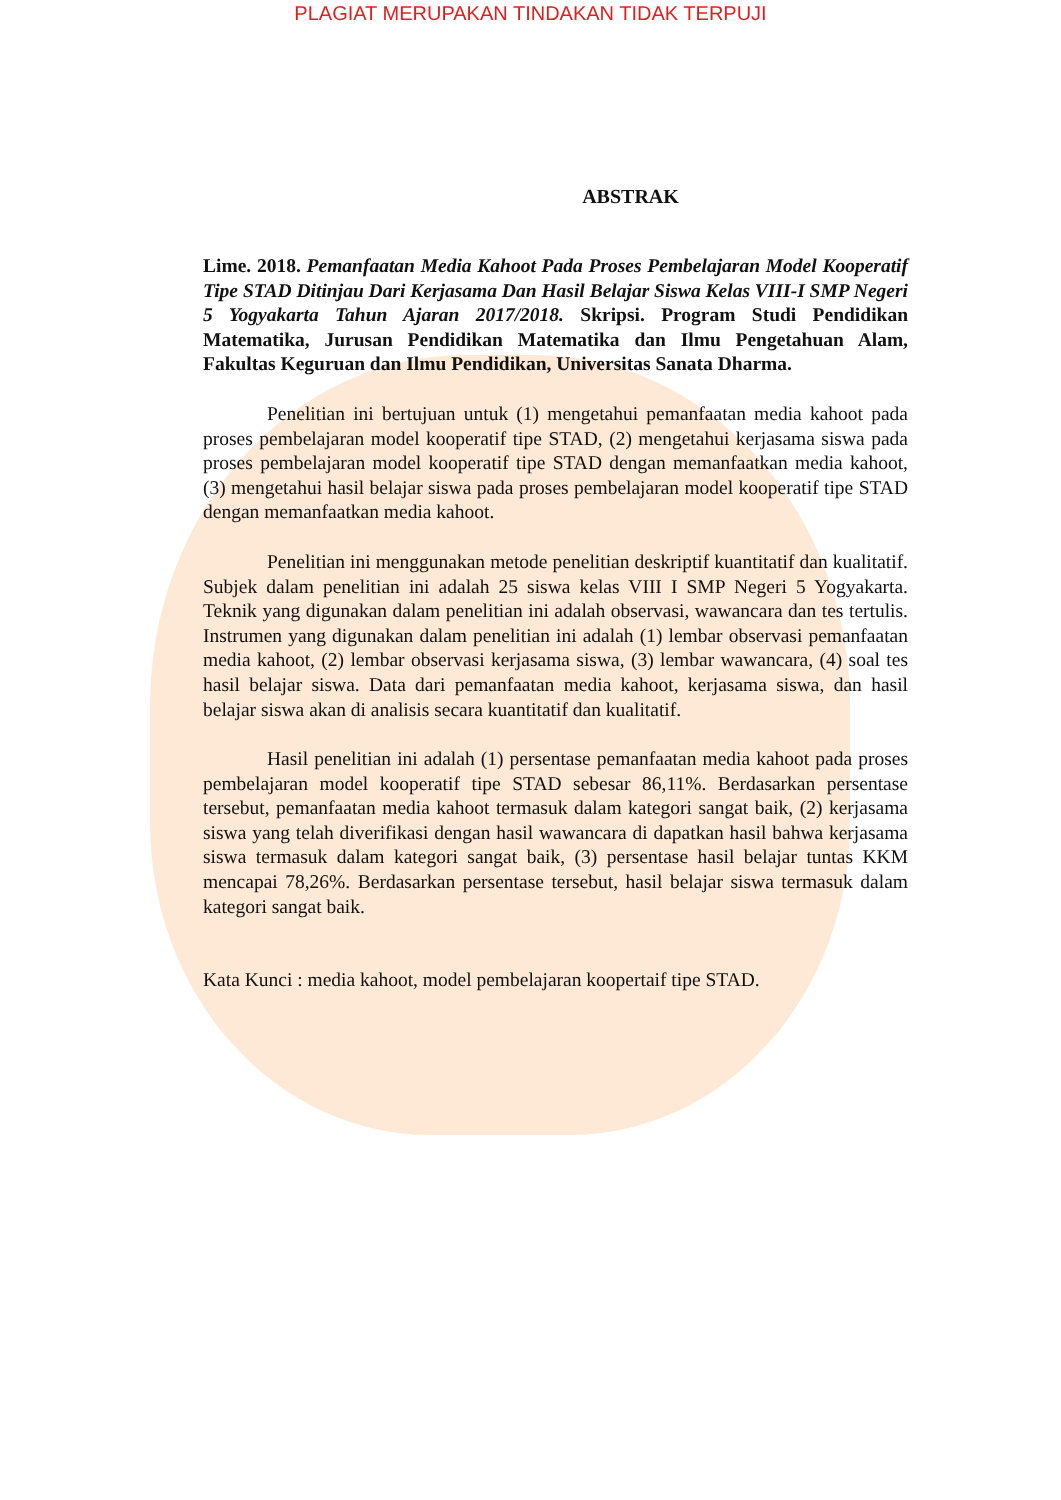PLAGIAT MERUPAKAN TINDAKAN TIDAK TERPUJI
ABSTRAK
Lime. 2018. Pemanfaatan Media Kahoot Pada Proses Pembelajaran Model Kooperatif Tipe STAD Ditinjau Dari Kerjasama Dan Hasil Belajar Siswa Kelas VIII-I SMP Negeri 5 Yogyakarta Tahun Ajaran 2017/2018. Skripsi. Program Studi Pendidikan Matematika, Jurusan Pendidikan Matematika dan Ilmu Pengetahuan Alam, Fakultas Keguruan dan Ilmu Pendidikan, Universitas Sanata Dharma.
Penelitian ini bertujuan untuk (1) mengetahui pemanfaatan media kahoot pada proses pembelajaran model kooperatif tipe STAD, (2) mengetahui kerjasama siswa pada proses pembelajaran model kooperatif tipe STAD dengan memanfaatkan media kahoot, (3) mengetahui hasil belajar siswa pada proses pembelajaran model kooperatif tipe STAD dengan memanfaatkan media kahoot.
Penelitian ini menggunakan metode penelitian deskriptif kuantitatif dan kualitatif. Subjek dalam penelitian ini adalah 25 siswa kelas VIII I SMP Negeri 5 Yogyakarta. Teknik yang digunakan dalam penelitian ini adalah observasi, wawancara dan tes tertulis. Instrumen yang digunakan dalam penelitian ini adalah (1) lembar observasi pemanfaatan media kahoot, (2) lembar observasi kerjasama siswa, (3) lembar wawancara, (4) soal tes hasil belajar siswa. Data dari pemanfaatan media kahoot, kerjasama siswa, dan hasil belajar siswa akan di analisis secara kuantitatif dan kualitatif.
Hasil penelitian ini adalah (1) persentase pemanfaatan media kahoot pada proses pembelajaran model kooperatif tipe STAD sebesar 86,11%. Berdasarkan persentase tersebut, pemanfaatan media kahoot termasuk dalam kategori sangat baik, (2) kerjasama siswa yang telah diverifikasi dengan hasil wawancara di dapatkan hasil bahwa kerjasama siswa termasuk dalam kategori sangat baik, (3) persentase hasil belajar tuntas KKM mencapai 78,26%. Berdasarkan persentase tersebut, hasil belajar siswa termasuk dalam kategori sangat baik.
Kata Kunci : media kahoot, model pembelajaran koopertaif tipe STAD.